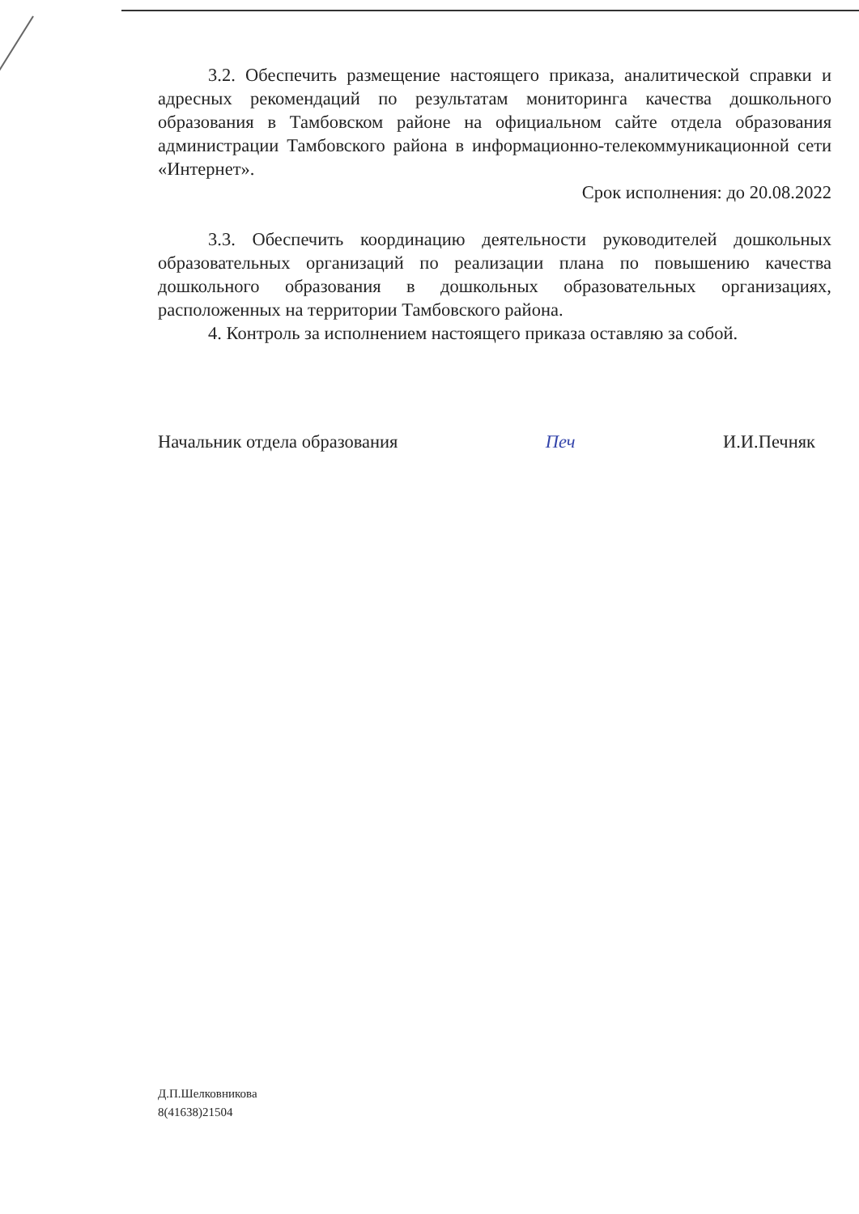3.2. Обеспечить размещение настоящего приказа, аналитической справки и адресных рекомендаций по результатам мониторинга качества дошкольного образования в Тамбовском районе на официальном сайте отдела образования администрации Тамбовского района в информационно-телекоммуникационной сети «Интернет».
Срок исполнения: до 20.08.2022
3.3. Обеспечить координацию деятельности руководителей дошкольных образовательных организаций по реализации плана по повышению качества дошкольного образования в дошкольных образовательных организациях, расположенных на территории Тамбовского района.
4. Контроль за исполнением настоящего приказа оставляю за собой.
Начальник отдела образования Печ И.И.Печняк
Д.П.Шелковникова
8(41638)21504